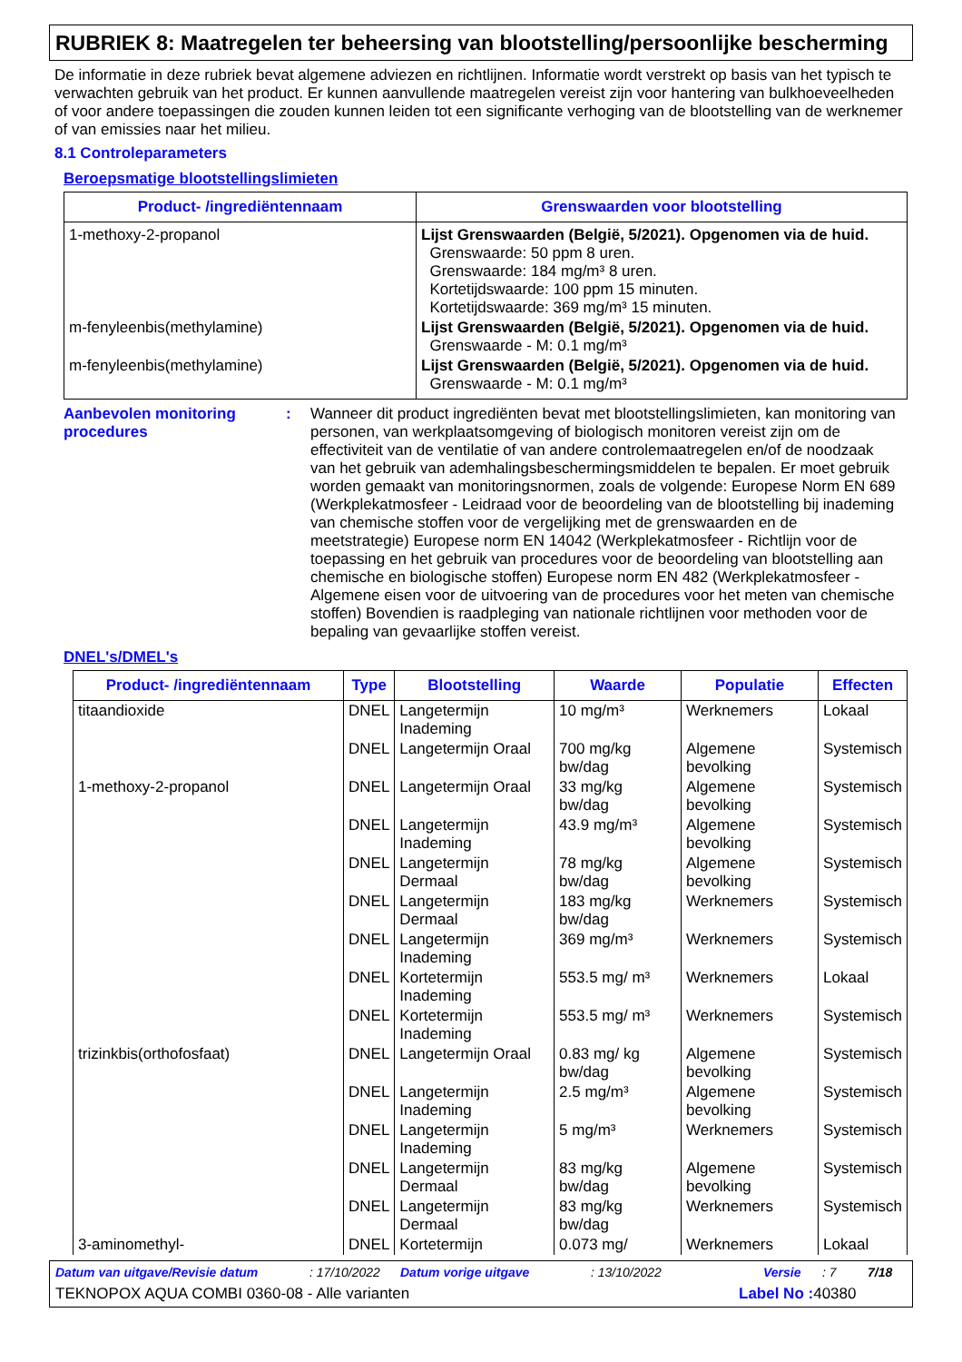RUBRIEK 8: Maatregelen ter beheersing van blootstelling/persoonlijke bescherming
De informatie in deze rubriek bevat algemene adviezen en richtlijnen. Informatie wordt verstrekt op basis van het typisch te verwachten gebruik van het product. Er kunnen aanvullende maatregelen vereist zijn voor hantering van bulkhoeveelheden of voor andere toepassingen die zouden kunnen leiden tot een significante verhoging van de blootstelling van de werknemer of van emissies naar het milieu.
8.1 Controleparameters
Beroepsmatige blootstellingslimieten
| Product- /ingrediëntennaam | Grenswaarden voor blootstelling |
| --- | --- |
| 1-methoxy-2-propanol | Lijst Grenswaarden (België, 5/2021). Opgenomen via de huid. Grenswaarde: 50 ppm 8 uren. Grenswaarde: 184 mg/m³ 8 uren. Kortetijdswaarde: 100 ppm 15 minuten. Kortetijdswaarde: 369 mg/m³ 15 minuten. |
| m-fenyleenbis(methylamine) | Lijst Grenswaarden (België, 5/2021). Opgenomen via de huid. Grenswaarde - M: 0.1 mg/m³ |
| m-fenyleenbis(methylamine) | Lijst Grenswaarden (België, 5/2021). Opgenomen via de huid. Grenswaarde - M: 0.1 mg/m³ |
Aanbevolen monitoring procedures
: Wanneer dit product ingrediënten bevat met blootstellingslimieten, kan monitoring van personen, van werkplaatsomgeving of biologisch monitoren vereist zijn om de effectiviteit van de ventilatie of van andere controlemaatregelen en/of de noodzaak van het gebruik van ademhalingsbeschermingsmiddelen te bepalen. Er moet gebruik worden gemaakt van monitoringsnormen, zoals de volgende: Europese Norm EN 689 (Werkplekatmosfeer - Leidraad voor de beoordeling van de blootstelling bij inademing van chemische stoffen voor de vergelijking met de grenswaarden en de meetstrategie) Europese norm EN 14042 (Werkplekatmosfeer - Richtlijn voor de toepassing en het gebruik van procedures voor de beoordeling van blootstelling aan chemische en biologische stoffen) Europese norm EN 482 (Werkplekatmosfeer - Algemene eisen voor de uitvoering van de procedures voor het meten van chemische stoffen) Bovendien is raadpleging van nationale richtlijnen voor methoden voor de bepaling van gevaarlijke stoffen vereist.
DNEL's/DMEL's
| Product- /ingrediëntennaam | Type | Blootstelling | Waarde | Populatie | Effecten |
| --- | --- | --- | --- | --- | --- |
| titaandioxide | DNEL | Langetermijn Inademing | 10 mg/m³ | Werknemers | Lokaal |
| | DNEL | Langetermijn Oraal | 700 mg/kg bw/dag | Algemene bevolking | Systemisch |
| 1-methoxy-2-propanol | DNEL | Langetermijn Oraal | 33 mg/kg bw/dag | Algemene bevolking | Systemisch |
| | DNEL | Langetermijn Inademing | 43.9 mg/m³ | Algemene bevolking | Systemisch |
| | DNEL | Langetermijn Dermaal | 78 mg/kg bw/dag | Algemene bevolking | Systemisch |
| | DNEL | Langetermijn Dermaal | 183 mg/kg bw/dag | Werknemers | Systemisch |
| | DNEL | Langetermijn Inademing | 369 mg/m³ | Werknemers | Systemisch |
| | DNEL | Kortetermijn Inademing | 553.5 mg/ m³ | Werknemers | Lokaal |
| | DNEL | Kortetermijn Inademing | 553.5 mg/ m³ | Werknemers | Systemisch |
| trizinkbis(orthofosfaat) | DNEL | Langetermijn Oraal | 0.83 mg/ kg bw/dag | Algemene bevolking | Systemisch |
| | DNEL | Langetermijn Inademing | 2.5 mg/m³ | Algemene bevolking | Systemisch |
| | DNEL | Langetermijn Inademing | 5 mg/m³ | Werknemers | Systemisch |
| | DNEL | Langetermijn Dermaal | 83 mg/kg bw/dag | Algemene bevolking | Systemisch |
| | DNEL | Langetermijn Dermaal | 83 mg/kg bw/dag | Werknemers | Systemisch |
| 3-aminomethyl- | DNEL | Kortetermijn | 0.073 mg/ | Werknemers | Lokaal |
Datum van uitgave/Revisie datum: 17/10/2022 Datum vorige uitgave: 13/10/2022 Versie: 7 7/18
TEKNOPOX AQUA COMBI 0360-08 - Alle varianten Label No : 40380